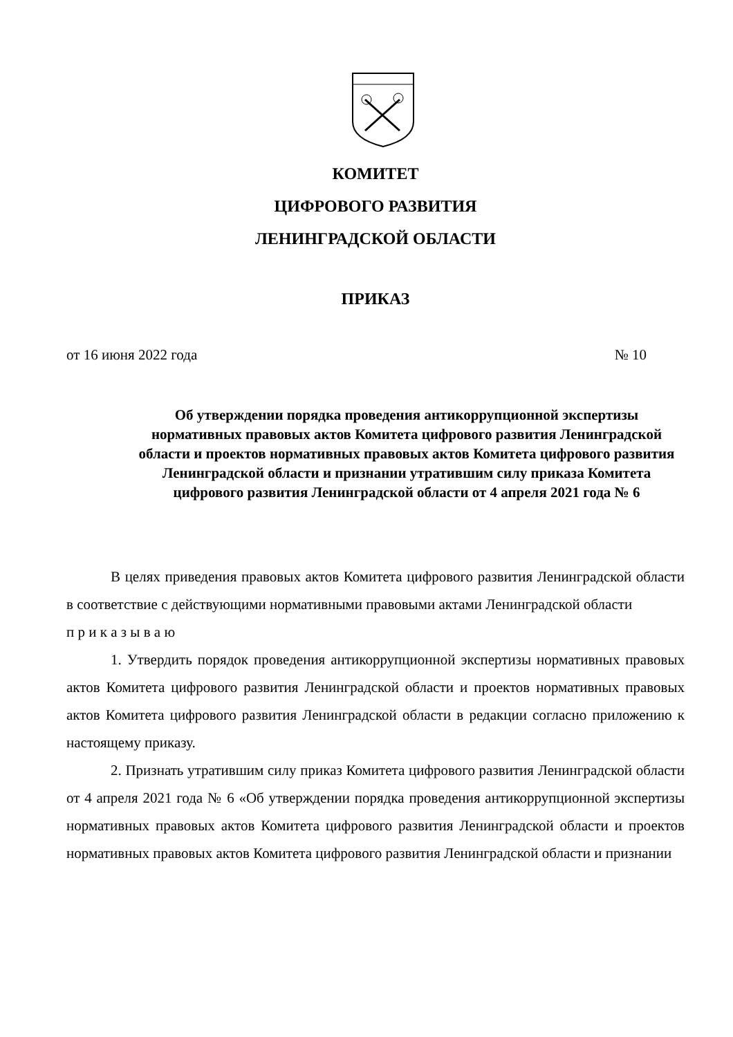КОМИТЕТ
ЦИФРОВОГО РАЗВИТИЯ
ЛЕНИНГРАДСКОЙ ОБЛАСТИ
ПРИКАЗ
от 16 июня 2022 года № 10
Об утверждении порядка проведения антикоррупционной экспертизы нормативных правовых актов Комитета цифрового развития Ленинградской области и проектов нормативных правовых актов Комитета цифрового развития Ленинградской области и признании утратившим силу приказа Комитета цифрового развития Ленинградской области от 4 апреля 2021 года № 6
В целях приведения правовых актов Комитета цифрового развития Ленинградской области в соответствие с действующими нормативными правовыми актами Ленинградской области
п р и к а з ы в а ю
1. Утвердить порядок проведения антикоррупционной экспертизы нормативных правовых актов Комитета цифрового развития Ленинградской области и проектов нормативных правовых актов Комитета цифрового развития Ленинградской области в редакции согласно приложению к настоящему приказу.
2. Признать утратившим силу приказ Комитета цифрового развития Ленинградской области от 4 апреля 2021 года № 6 «Об утверждении порядка проведения антикоррупционной экспертизы нормативных правовых актов Комитета цифрового развития Ленинградской области и проектов нормативных правовых актов Комитета цифрового развития Ленинградской области и признании